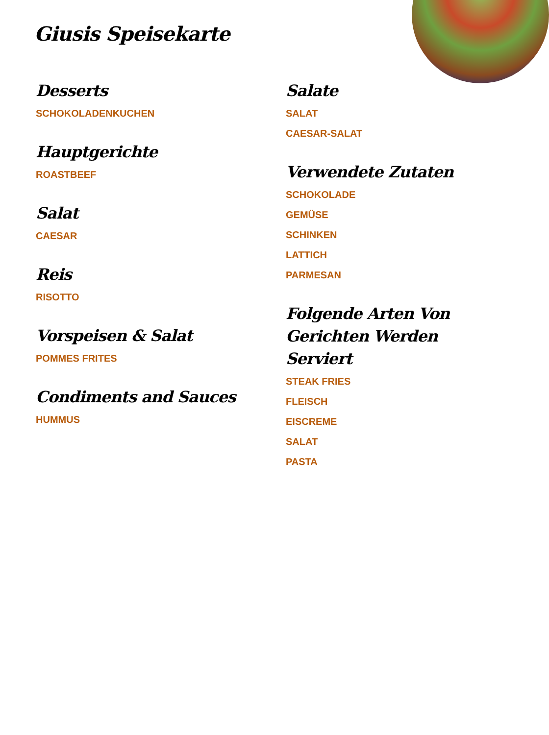Giusis Speisekarte
Desserts
SCHOKOLADENKUCHEN
Hauptgerichte
ROASTBEEF
Salat
CAESAR
Reis
RISOTTO
Vorspeisen & Salat
POMMES FRITES
Condiments and Sauces
HUMMUS
Salate
SALAT
CAESAR-SALAT
Verwendete Zutaten
SCHOKOLADE
GEMÜSE
SCHINKEN
LATTICH
PARMESAN
Folgende Arten Von Gerichten Werden Serviert
STEAK FRIES
FLEISCH
EISCREME
SALAT
PASTA